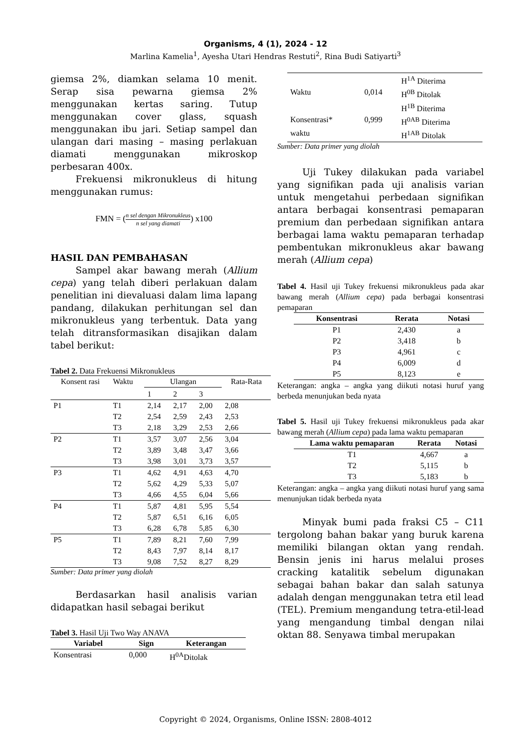Organisms, 4 (1), 2024 - 12
Marlina Kamelia<sup>1</sup>, Ayesha Utari Hendras Restuti<sup>2</sup>, Rina Budi Satiyarti<sup>3</sup>
giemsa 2%, diamkan selama 10 menit. Serap sisa pewarna giemsa 2% menggunakan kertas saring. Tutup menggunakan cover glass, squash menggunakan ibu jari. Setiap sampel dan ulangan dari masing – masing perlakuan diamati menggunakan mikroskop perbesaran 400x.
Frekuensi mikronukleus di hitung menggunakan rumus:
FMN = (n sel dengan Mikronukleus n sel yang diamati) x100
HASIL DAN PEMBAHASAN
Sampel akar bawang merah (Allium cepa) yang telah diberi perlakuan dalam penelitian ini dievaluasi dalam lima lapang pandang, dilakukan perhitungan sel dan mikronukleus yang terbentuk. Data yang telah ditransformasikan disajikan dalam tabel berikut:
Tabel 2. Data Frekuensi Mikronukleus
| Konsent rasi | Waktu | Ulangan | | | Rata-Rata |
| | | 1 | 2 | 3 | |
| P1 | T1 | 2,14 | 2,17 | 2,00 | 2,08 |
| | T2 | 2,54 | 2,59 | 2,43 | 2,53 |
| | T3 | 2,18 | 3,29 | 2,53 | 2,66 |
| P2 | T1 | 3,57 | 3,07 | 2,56 | 3,04 |
| | T2 | 3,89 | 3,48 | 3,47 | 3,66 |
| | T3 | 3,98 | 3,01 | 3,73 | 3,57 |
| P3 | T1 | 4,62 | 4,91 | 4,63 | 4,70 |
| | T2 | 5,62 | 4,29 | 5,33 | 5,07 |
| | T3 | 4,66 | 4,55 | 6,04 | 5,66 |
| P4 | T1 | 5,87 | 4,81 | 5,95 | 5,54 |
| | T2 | 5,87 | 6,51 | 6,16 | 6,05 |
| | T3 | 6,28 | 6,78 | 5,85 | 6,30 |
| P5 | T1 | 7,89 | 8,21 | 7,60 | 7,99 |
| | T2 | 8,43 | 7,97 | 8,14 | 8,17 |
| | T3 | 9,08 | 7,52 | 8,27 | 8,29 |
Sumber: Data primer yang diolah
Berdasarkan hasil analisis varian didapatkan hasil sebagai berikut
Tabel 3. Hasil Uji Two Way ANAVA
| Variabel | Sign | Keterangan |
| --- | --- | --- |
| Konsentrasi | 0,000 | H<sup>0A</sup>Ditolak |
| | | H<sup>1A</sup> Diterima |
| Waktu | 0,014 | H<sup>0B</sup> Ditolak |
| | | H<sup>1B</sup> Diterima |
| Konsentrasi* | 0,999 | H<sup>0AB</sup> Diterima |
| waktu | | H<sup>1AB</sup> Ditolak |
Sumber: Data primer yang diolah
Uji Tukey dilakukan pada variabel yang signifikan pada uji analisis varian untuk mengetahui perbedaan signifikan antara berbagai konsentrasi pemaparan premium dan perbedaan signifikan antara berbagai lama waktu pemaparan terhadap pembentukan mikronukleus akar bawang merah (Allium cepa)
Tabel 4. Hasil uji Tukey frekuensi mikronukleus pada akar bawang merah (Allium cepa) pada berbagai konsentrasi pemaparan
| Konsentrasi | Rerata | Notasi |
| --- | --- | --- |
| P1 | 2,430 | a |
| P2 | 3,418 | b |
| P3 | 4,961 | c |
| P4 | 6,009 | d |
| P5 | 8,123 | e |
Keterangan: angka – angka yang diikuti notasi huruf yang berbeda menunjukan beda nyata
Tabel 5. Hasil uji Tukey frekuensi mikronukleus pada akar bawang merah (Allium cepa) pada lama waktu pemaparan
| Lama waktu pemaparan | Rerata | Notasi |
| --- | --- | --- |
| T1 | 4,667 | a |
| T2 | 5,115 | b |
| T3 | 5,183 | b |
Keterangan: angka – angka yang diikuti notasi huruf yang sama menunjukan tidak berbeda nyata
Minyak bumi pada fraksi C5 – C11 tergolong bahan bakar yang buruk karena memiliki bilangan oktan yang rendah. Bensin jenis ini harus melalui proses cracking katalitik sebelum digunakan sebagai bahan bakar dan salah satunya adalah dengan menggunakan tetra etil lead (TEL). Premium mengandung tetra-etil-lead yang mengandung timbal dengan nilai oktan 88. Senyawa timbal merupakan
Copyright © 2024, Organisms, Online ISSN: 2808-4012